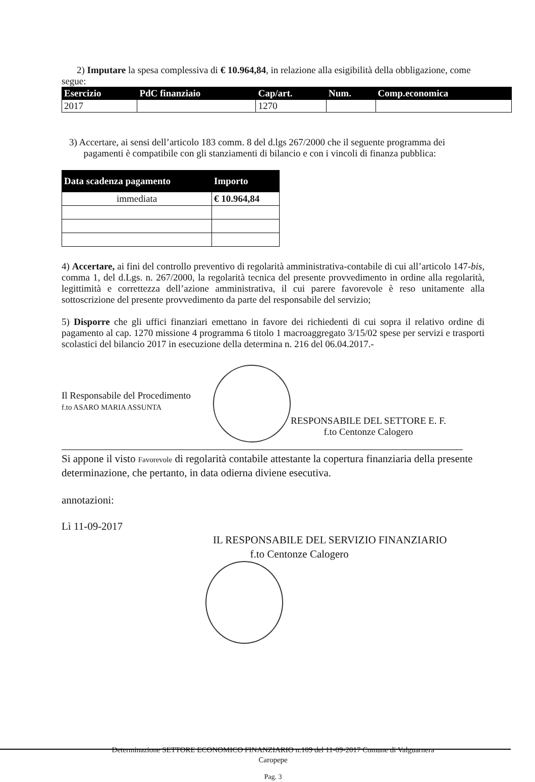2) Imputare la spesa complessiva di € 10.964,84, in relazione alla esigibilità della obbligazione, come segue:
| Esercizio | PdC finanziaio | Cap/art. | Num. | Comp.economica |
| --- | --- | --- | --- | --- |
| 2017 | | 1270 | | |
3) Accertare, ai sensi dell’articolo 183 comm. 8 del d.lgs 267/2000 che il seguente programma dei
pagamenti è compatibile con gli stanziamenti di bilancio e con i vincoli di finanza pubblica:
| Data scadenza pagamento | Importo |
| --- | --- |
| immediata | € 10.964,84 |
4) Accertare, ai fini del controllo preventivo di regolarità amministrativa-contabile di cui all’articolo 147-bis, comma 1, del d.Lgs. n. 267/2000, la regolarità tecnica del presente provvedimento in ordine alla regolarità, legittimità e correttezza dell’azione amministrativa, il cui parere favorevole è reso unitamente alla sottoscrizione del presente provvedimento da parte del responsabile del servizio;
5) Disporre che gli uffici finanziari emettano in favore dei richiedenti di cui sopra il relativo ordine di pagamento al cap. 1270 missione 4 programma 6 titolo 1 macroaggregato 3/15/02 spese per servizi e trasporti scolastici del bilancio 2017 in esecuzione della determina n. 216 del 06.04.2017.-
Il Responsabile del Procedimento
f.to ASARO MARIA ASSUNTA
RESPONSABILE DEL SETTORE E. F.
f.to Centonze Calogero
Si appone il visto Favorevole di regolarità contabile attestante la copertura finanziaria della presente determinazione, che pertanto, in data odierna diviene esecutiva.
annotazioni:
Lì 11-09-2017
IL RESPONSABILE DEL SERVIZIO FINANZIARIO
f.to Centonze Calogero
Determinazione SETTORE ECONOMICO FINANZIARIO n.109 del 11-09-2017 Comune di Valguarnera
Caropepe
Pag. 3